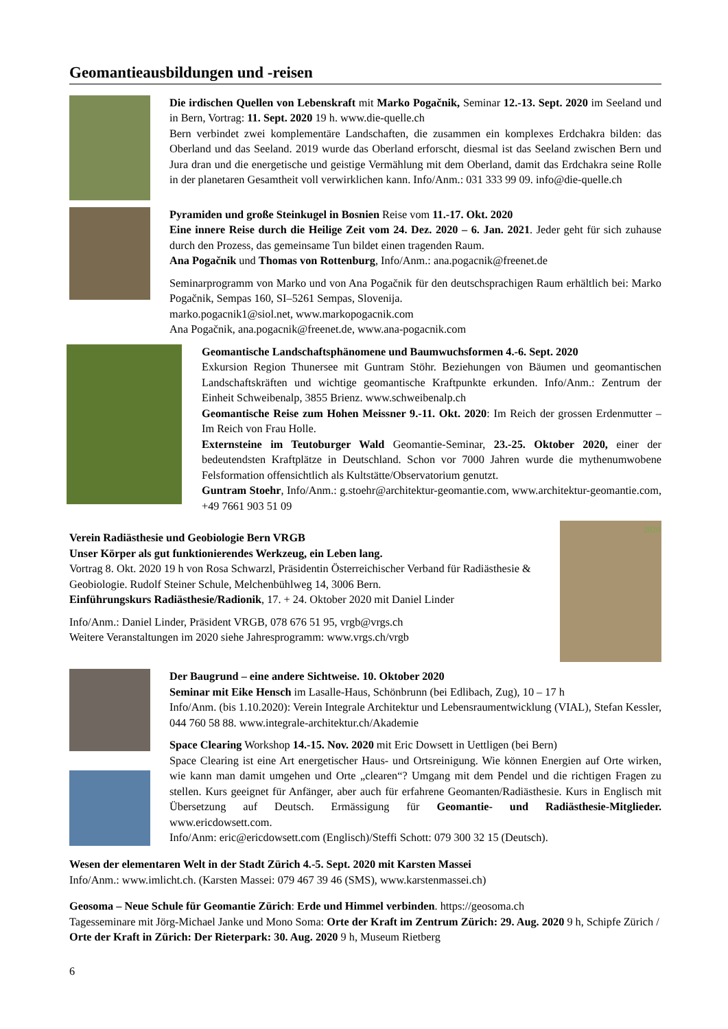Geomantieausbildungen und -reisen
Die irdischen Quellen von Lebenskraft mit Marko Pogačnik, Seminar 12.-13. Sept. 2020 im Seeland und in Bern, Vortrag: 11. Sept. 2020 19 h. www.die-quelle.ch
Bern verbindet zwei komplementäre Landschaften, die zusammen ein komplexes Erdchakra bilden: das Oberland und das Seeland. 2019 wurde das Oberland erforscht, diesmal ist das Seeland zwischen Bern und Jura dran und die energetische und geistige Vermählung mit dem Oberland, damit das Erdchakra seine Rolle in der planetaren Gesamtheit voll verwirklichen kann. Info/Anm.: 031 333 99 09. info@die-quelle.ch
Pyramiden und große Steinkugel in Bosnien Reise vom 11.-17. Okt. 2020
Eine innere Reise durch die Heilige Zeit vom 24. Dez. 2020 – 6. Jan. 2021. Jeder geht für sich zuhause durch den Prozess, das gemeinsame Tun bildet einen tragenden Raum.
Ana Pogačnik und Thomas von Rottenburg, Info/Anm.: ana.pogacnik@freenet.de
Seminarprogramm von Marko und von Ana Pogačnik für den deutschsprachigen Raum erhältlich bei: Marko Pogačnik, Sempas 160, SI–5261 Sempas, Slovenija.
marko.pogacnik1@siol.net, www.markopogacnik.com
Ana Pogačnik, ana.pogacnik@freenet.de, www.ana-pogacnik.com
Geomantische Landschaftsphänomene und Baumwuchsformen 4.-6. Sept. 2020
Exkursion Region Thunersee mit Guntram Stöhr. Beziehungen von Bäumen und geomantischen Landschaftskräften und wichtige geomantische Kraftpunkte erkunden. Info/Anm.: Zentrum der Einheit Schweibenalp, 3855 Brienz. www.schweibenalp.ch
Geomantische Reise zum Hohen Meissner 9.-11. Okt. 2020: Im Reich der grossen Erdenmutter – Im Reich von Frau Holle.
Externsteine im Teutoburger Wald Geomantie-Seminar, 23.-25. Oktober 2020, einer der bedeutendsten Kraftplätze in Deutschland. Schon vor 7000 Jahren wurde die mythenumwobene Felsformation offensichtlich als Kultstätte/Observatorium genutzt.
Guntram Stoehr, Info/Anm.: g.stoehr@architektur-geomantie.com, www.architektur-geomantie.com, +49 7661 903 51 09
Verein Radiästhesie und Geobiologie Bern VRGB
Unser Körper als gut funktionierendes Werkzeug, ein Leben lang.
Vortrag 8. Okt. 2020 19 h von Rosa Schwarzl, Präsidentin Österreichischer Verband für Radiästhesie & Geobiologie. Rudolf Steiner Schule, Melchenbühlweg 14, 3006 Bern.
Einführungskurs Radiästhesie/Radionik, 17. + 24. Oktober 2020 mit Daniel Linder
Info/Anm.: Daniel Linder, Präsident VRGB, 078 676 51 95, vrgb@vrgs.ch
Weitere Veranstaltungen im 2020 siehe Jahresprogramm: www.vrgs.ch/vrgb
2020
Der Baugrund – eine andere Sichtweise. 10. Oktober 2020
Seminar mit Eike Hensch im Lasalle-Haus, Schönbrunn (bei Edlibach, Zug), 10 – 17 h
Info/Anm. (bis 1.10.2020): Verein Integrale Architektur und Lebensraumentwicklung (VIAL), Stefan Kessler, 044 760 58 88. www.integrale-architektur.ch/Akademie
Space Clearing Workshop 14.-15. Nov. 2020 mit Eric Dowsett in Uettligen (bei Bern)
Space Clearing ist eine Art energetischer Haus- und Ortsreinigung. Wie können Energien auf Orte wirken, wie kann man damit umgehen und Orte „clearen“? Umgang mit dem Pendel und die richtigen Fragen zu stellen. Kurs geeignet für Anfänger, aber auch für erfahrene Geomanten/Radiästhesie. Kurs in Englisch mit Übersetzung auf Deutsch. Ermässigung für Geomantie- und Radiästhesie-Mitglieder. www.ericdowsett.com.
Info/Anm: eric@ericdowsett.com (Englisch)/Steffi Schott: 079 300 32 15 (Deutsch).
Wesen der elementaren Welt in der Stadt Zürich 4.-5. Sept. 2020 mit Karsten Massei
Info/Anm.: www.imlicht.ch. (Karsten Massei: 079 467 39 46 (SMS), www.karstenmassei.ch)
Geosoma – Neue Schule für Geomantie Zürich: Erde und Himmel verbinden. https://geosoma.ch
Tagesseminare mit Jörg-Michael Janke und Mono Soma: Orte der Kraft im Zentrum Zürich: 29. Aug. 2020 9 h, Schipfe Zürich / Orte der Kraft in Zürich: Der Rieterpark: 30. Aug. 2020 9 h, Museum Rietberg
6